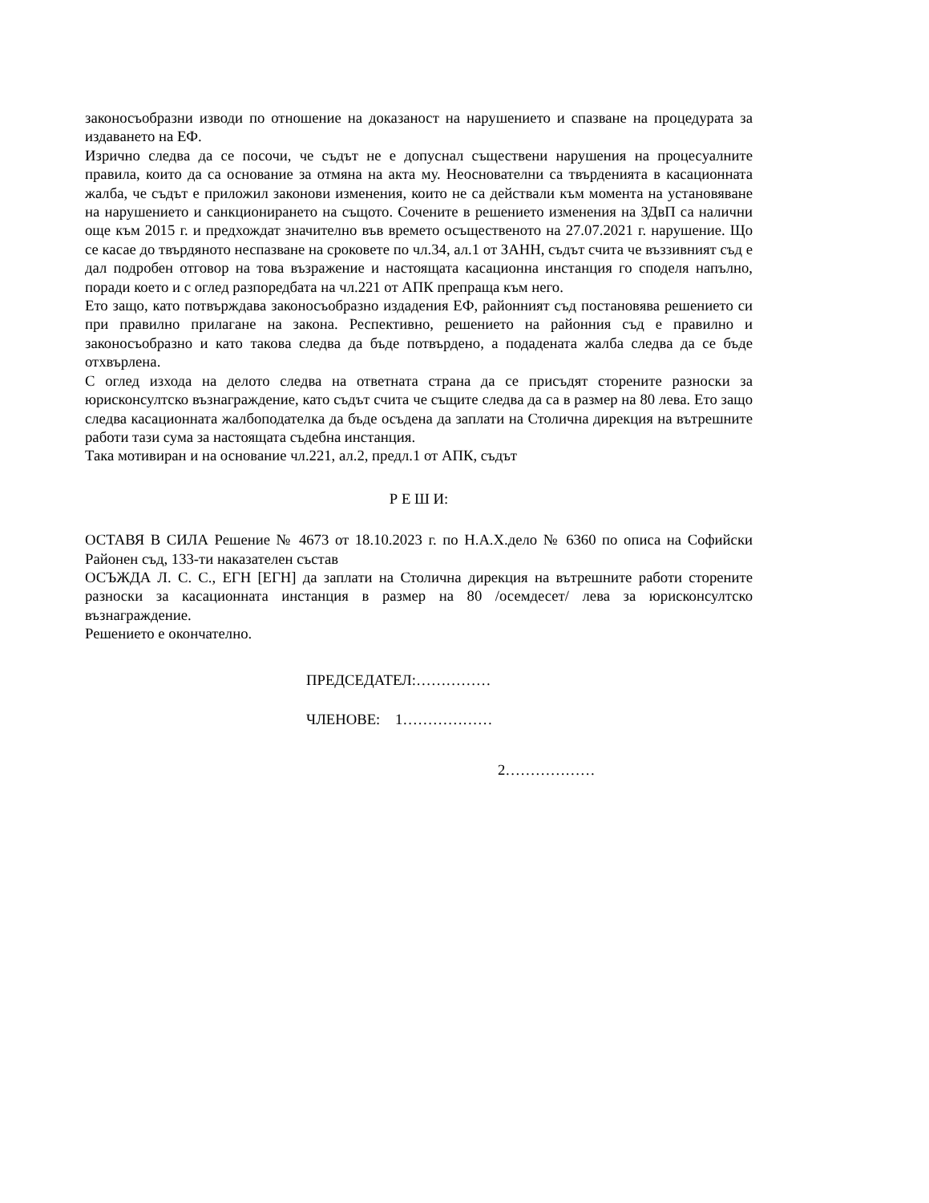законосъобразни изводи по отношение на доказаност на нарушението и спазване на процедурата за издаването на ЕФ.
Изрично следва да се посочи, че съдът не е допуснал съществени нарушения на процесуалните правила, които да са основание за отмяна на акта му. Неоснователни са твърденията в касационната жалба, че съдът е приложил законови изменения, които не са действали към момента на установяване на нарушението и санкционирането на същото. Сочените в решението изменения на ЗДвП са налични още към 2015 г. и предхождат значително във времето осъщественото на 27.07.2021 г. нарушение. Що се касае до твърдяното неспазване на сроковете по чл.34, ал.1 от ЗАНН, съдът счита че въззивният съд е дал подробен отговор на това възражение и настоящата касационна инстанция го споделя напълно, поради което и с оглед разпоредбата на чл.221 от АПК препраща към него.
Ето защо, като потвърждава законосъобразно издадения ЕФ, районният съд постановява решението си при правилно прилагане на закона. Респективно, решението на районния съд е правилно и законосъобразно и като такова следва да бъде потвърдено, а подадената жалба следва да се бъде отхвърлена.
С оглед изхода на делото следва на ответната страна да се присъдят сторените разноски за юрисконсултско възнаграждение, като съдът счита че същите следва да са в размер на 80 лева. Ето защо следва касационната жалбоподателка да бъде осъдена да заплати на Столична дирекция на вътрешните работи тази сума за настоящата съдебна инстанция.
Така мотивиран и на основание чл.221, ал.2, предл.1 от АПК, съдът
Р Е Ш И:
ОСТАВЯ В СИЛА Решение № 4673 от 18.10.2023 г. по Н.А.Х.дело № 6360 по описа на Софийски Районен съд, 133-ти наказателен състав
ОСЪЖДА Л. С. С., ЕГН [ЕГН] да заплати на Столична дирекция на вътрешните работи сторените разноски за касационната инстанция в размер на 80 /осемдесет/ лева за юрисконсултско възнаграждение.
Решението е окончателно.
ПРЕДСЕДАТЕЛ:……………
ЧЛЕНОВЕ: 1………………
2………………